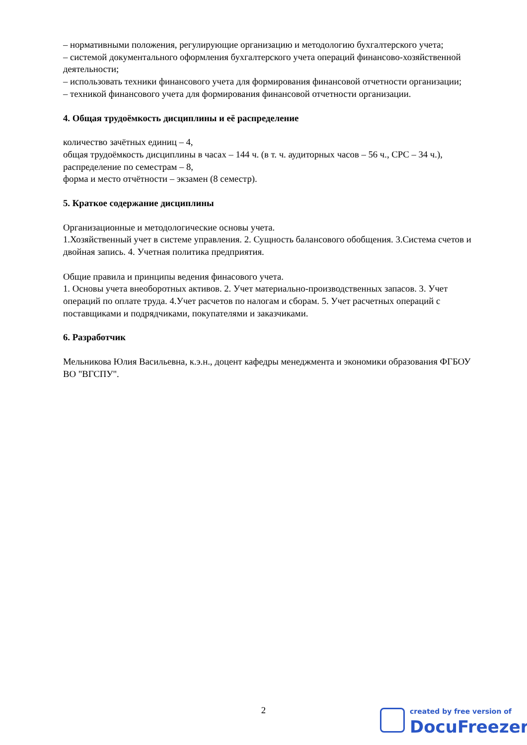– нормативными положения, регулирующие организацию и методологию бухгалтерского учета;
– системой документального оформления бухгалтерского учета операций финансово-хозяйственной деятельности;
– использовать техники финансового учета для формирования финансовой отчетности организации;
– техникой финансового учета для формирования финансовой отчетности организации.
4. Общая трудоёмкость дисциплины и её распределение
количество зачётных единиц – 4,
общая трудоёмкость дисциплины в часах – 144 ч. (в т. ч. аудиторных часов – 56 ч., СРС – 34 ч.),
распределение по семестрам – 8,
форма и место отчётности – экзамен (8 семестр).
5. Краткое содержание дисциплины
Организационные и методологические основы учета.
1.Хозяйственный учет в системе управления. 2. Сущность балансового обобщения. 3.Система счетов и двойная запись. 4. Учетная политика предприятия.
Общие правила и принципы ведения финасового учета.
1. Основы учета внеоборотных активов. 2. Учет материально-производственных запасов. 3. Учет операций по оплате труда. 4.Учет расчетов по налогам и сборам. 5. Учет расчетных операций с поставщиками и подрядчиками, покупателями и заказчиками.
6. Разработчик
Мельникова Юлия Васильевна, к.э.н., доцент кафедры менеджмента и экономики образования ФГБОУ ВО "ВГСПУ".
2
created by free version of
DocuFreezer